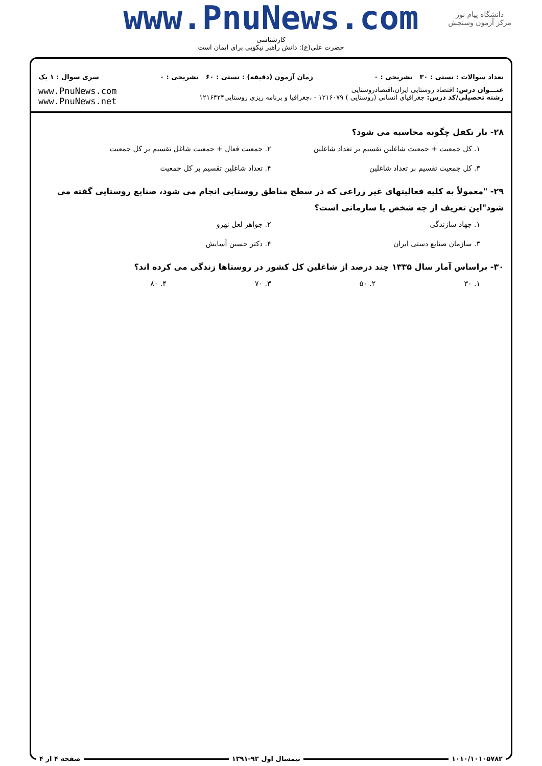www.PnuNews.com
کارشناسی
حضرت علی(ع): دانش راهبر نیکویی برای ایمان است
دانشگاه پیام نور
مرکز آزمون وسنجش
تعداد سوالات : تستی : ۳۰ تشریحی : ۰
زمان آزمون (دقیقه) : تستی : ۶۰ تشریحی : ۰
سری سوال : ۱ یک
عنـــوان درس: اقتصاد روستایی ایران،اقتصادروستایی
رشته تحصیلی/کد درس: جغرافیای انسانی (روستایی ) ۱۲۱۶۰۷۹ - ،جغرافیا و برنامه ریزی روستایی۱۲۱۶۴۲۴
www.PnuNews.com
www.PnuNews.net
۲۸- بار تکفل چگونه محاسبه می شود؟
۱. کل جمعیت + جمعیت شاغلین تقسیم بر تعداد شاغلین
۲. جمعیت فعال + جمعیت شاغل تقسیم بر کل جمعیت
۳. کل جمعیت تقسیم بر تعداد شاغلین
۴. تعداد شاغلین تقسیم بر کل جمعیت
۲۹- "معمولاً به کلیه فعالیتهای غیر زراعی که در سطح مناطق روستایی انجام می شود، صنایع روستایی گفته می شود"این تعریف از چه شخص یا سازمانی است؟
۱. جهاد سازندگی
۲. جواهر لعل نهرو
۳. سازمان صنایع دستی ایران
۴. دکتر حسین آسایش
۳۰- براساس آمار سال ۱۳۳۵ چند درصد از شاغلین کل کشور در روستاها زندگی می کرده اند؟
۱. ۳۰
۲. ۵۰
۳. ۷۰
۴. ۸۰
۱۰۱۰/۱۰۱۰۵۷۸۲ نیمسال اول ۹۲-۱۳۹۱ صفحه ۴ از ۴